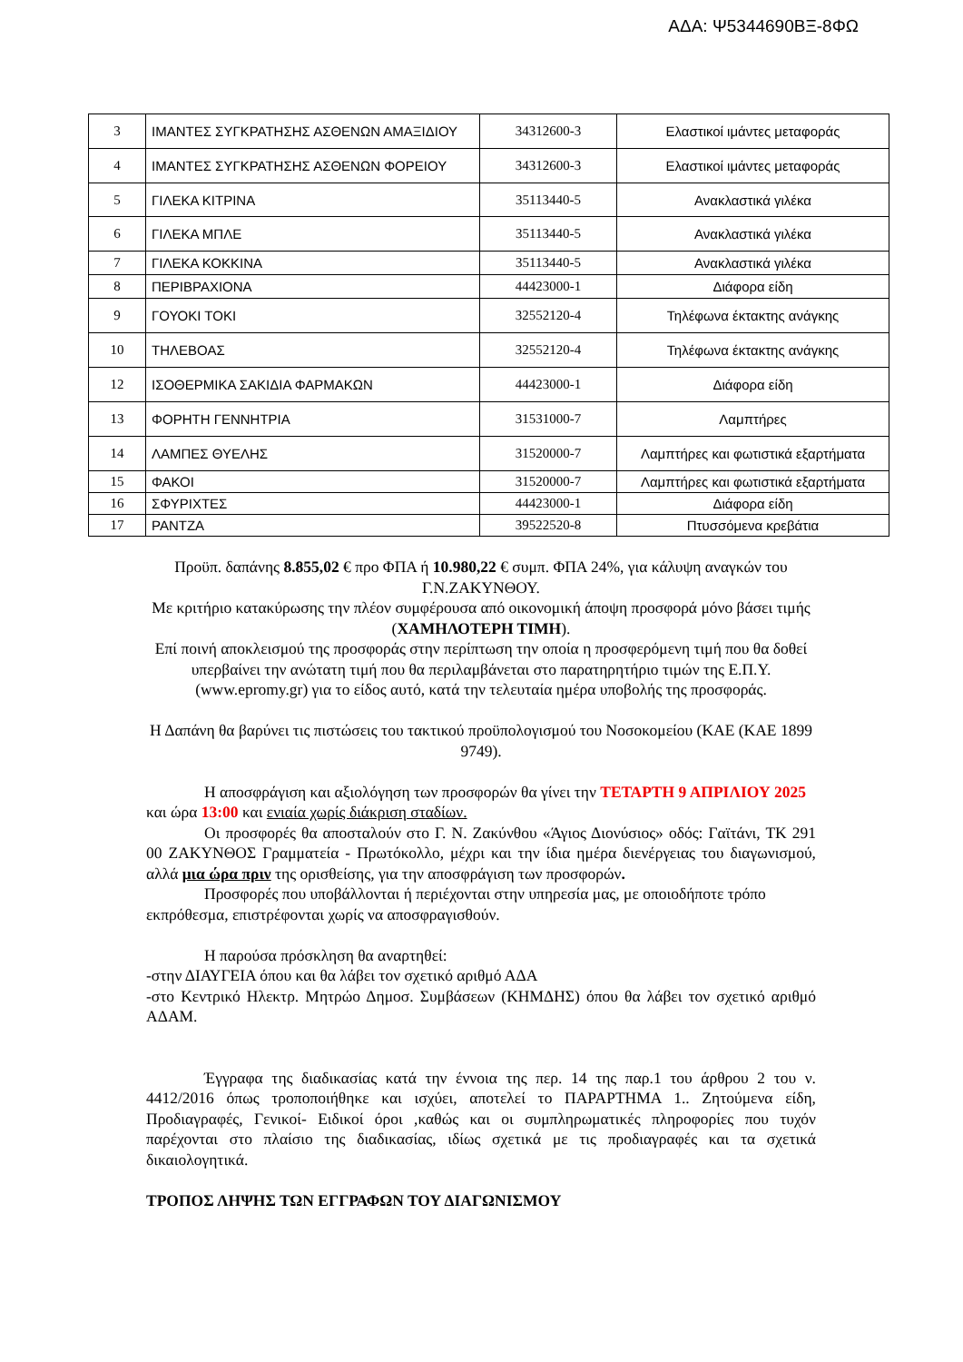ΑΔΑ: Ψ5344690ΒΞ-8ΦΩ
| 3 | ΙΜΑΝΤΕΣ ΣΥΓΚΡΑΤΗΣΗΣ ΑΣΘΕΝΩΝ ΑΜΑΞΙΔΙΟΥ | 34312600-3 | Ελαστικοί ιμάντες μεταφοράς |
| 4 | ΙΜΑΝΤΕΣ ΣΥΓΚΡΑΤΗΣΗΣ ΑΣΘΕΝΩΝ ΦΟΡΕΙΟΥ | 34312600-3 | Ελαστικοί ιμάντες μεταφοράς |
| 5 | ΓΙΛΕΚΑ ΚΙΤΡΙΝΑ | 35113440-5 | Ανακλαστικά γιλέκα |
| 6 | ΓΙΛΕΚΑ ΜΠΛΕ | 35113440-5 | Ανακλαστικά γιλέκα |
| 7 | ΓΙΛΕΚΑ ΚΟΚΚΙΝΑ | 35113440-5 | Ανακλαστικά γιλέκα |
| 8 | ΠΕΡΙΒΡΑΧΙΟΝΑ | 44423000-1 | Διάφορα είδη |
| 9 | ΓΟΥΟΚΙ ΤΟΚΙ | 32552120-4 | Τηλέφωνα έκτακτης ανάγκης |
| 10 | ΤΗΛΕΒΟΑΣ | 32552120-4 | Τηλέφωνα έκτακτης ανάγκης |
| 12 | ΙΣΟΘΕΡΜΙΚΑ ΣΑΚΙΔΙΑ ΦΑΡΜΑΚΩΝ | 44423000-1 | Διάφορα είδη |
| 13 | ΦΟΡΗΤΗ ΓΕΝΝΗΤΡΙΑ | 31531000-7 | Λαμπτήρες |
| 14 | ΛΑΜΠΕΣ ΘΥΕΛΗΣ | 31520000-7 | Λαμπτήρες και φωτιστικά εξαρτήματα |
| 15 | ΦΑΚΟΙ | 31520000-7 | Λαμπτήρες και φωτιστικά εξαρτήματα |
| 16 | ΣΦΥΡΙΧΤΕΣ | 44423000-1 | Διάφορα είδη |
| 17 | ΡΑΝΤΖΑ | 39522520-8 | Πτυσσόμενα κρεβάτια |
Προϋπ. δαπάνης 8.855,02 € προ ΦΠΑ ή 10.980,22 € συμπ. ΦΠΑ 24%, για κάλυψη αναγκών του Γ.Ν.ΖΑΚΥΝΘΟΥ.
Με κριτήριο κατακύρωσης την πλέον συμφέρουσα από οικονομική άποψη προσφορά μόνο βάσει τιμής (ΧΑΜΗΛΟΤΕΡΗ ΤΙΜΗ).
Επί ποινή αποκλεισμού της προσφοράς στην περίπτωση την οποία η προσφερόμενη τιμή που θα δοθεί υπερβαίνει την ανώτατη τιμή που θα περιλαμβάνεται στο παρατηρητήριο τιμών της Ε.Π.Υ. (www.epromy.gr) για το είδος αυτό, κατά την τελευταία ημέρα υποβολής της προσφοράς.
Η Δαπάνη θα βαρύνει τις πιστώσεις του τακτικού προϋπολογισμού του Νοσοκομείου (ΚΑΕ (ΚΑΕ 1899 9749).
Η αποσφράγιση και αξιολόγηση των προσφορών θα γίνει την ΤΕΤΑΡΤΗ 9 ΑΠΡΙΛΙΟΥ 2025 και ώρα 13:00 και ενιαία χωρίς διάκριση σταδίων.
Οι προσφορές θα αποσταλούν στο Γ. Ν. Ζακύνθου «Άγιος Διονύσιος» οδός: Γαϊτάνι, ΤΚ 291 00 ΖΑΚΥΝΘΟΣ Γραμματεία - Πρωτόκολλο, μέχρι και την ίδια ημέρα διενέργειας του διαγωνισμού, αλλά μια ώρα πριν της ορισθείσης, για την αποσφράγιση των προσφορών.
Προσφορές που υποβάλλονται ή περιέχονται στην υπηρεσία μας, με οποιοδήποτε τρόπο εκπρόθεσμα, επιστρέφονται χωρίς να αποσφραγισθούν.
Η παρούσα πρόσκληση θα αναρτηθεί:
-στην ΔΙΑΥΓΕΙΑ όπου και θα λάβει τον σχετικό αριθμό ΑΔΑ
-στο Κεντρικό Ηλεκτρ. Μητρώο Δημοσ. Συμβάσεων (ΚΗΜΔΗΣ) όπου θα λάβει τον σχετικό αριθμό ΑΔΑΜ.
Έγγραφα της διαδικασίας κατά την έννοια της περ. 14 της παρ.1 του άρθρου 2 του ν. 4412/2016 όπως τροποποιήθηκε και ισχύει, αποτελεί το ΠΑΡΑΡΤΗΜΑ 1.. Ζητούμενα είδη, Προδιαγραφές, Γενικοί- Ειδικοί όροι ,καθώς και οι συμπληρωματικές πληροφορίες που τυχόν παρέχονται στο πλαίσιο της διαδικασίας, ιδίως σχετικά με τις προδιαγραφές και τα σχετικά δικαιολογητικά.
ΤΡΟΠΟΣ ΛΗΨΗΣ ΤΩΝ ΕΓΓΡΑΦΩΝ ΤΟΥ ΔΙΑΓΩΝΙΣΜΟΥ